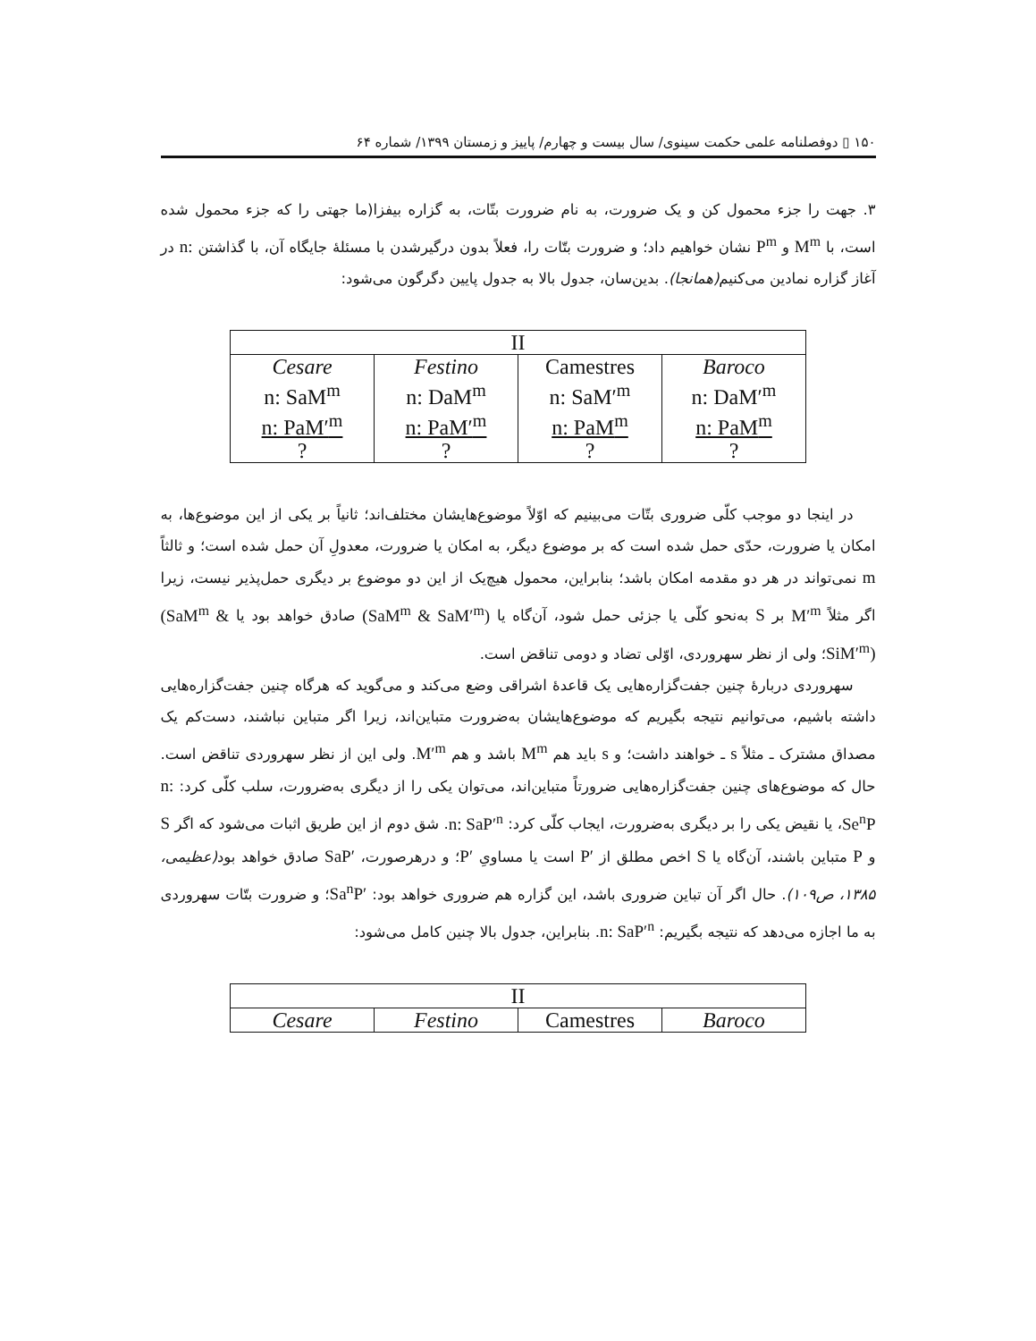۱۵۰ ▯ دوفصلنامه علمی حکمت سینوی/ سال بیست و چهارم/ پاییز و زمستان ۱۳۹۹/ شماره ۶۴
۳. جهت را جزء محمول کن و یک ضرورت، به نام ضرورت بتّات، به گزاره بیفزا(ما جهتی را که جزء محمول شده است، با M<sup>m</sup> و P<sup>m</sup> نشان خواهیم داد؛ و ضرورت بتّات را، فعلاً بدون درگیرشدن با مسئلهٔ جایگاه آن، با گذاشتن n: در آغاز گزاره نمادین می‌کنیم(همانجا). بدین‌سان، جدول بالا به جدول پایین دگرگون می‌شود:
| II | | | |
| Cesare n: SaM<sup>m</sup> n: PaM′<sup>m</sup> ? | Festino n: DaM<sup>m</sup> n: PaM′<sup>m</sup> ? | Camestres n: SaM′<sup>m</sup> n: PaM<sup>m</sup> ? | Baroco n: DaM′<sup>m</sup> n: PaM<sup>m</sup> ? |
در اینجا دو موجب کلّی ضروری بتّات می‌بینیم که اوّلاً موضوع‌هایشان مختلف‌اند؛ ثانیاً بر یکی از این موضوع‌ها، به امکان یا ضرورت، حدّی حمل شده است که بر موضوع دیگر، به امکان یا ضرورت، معدولِ آن حمل شده است؛ و ثالثاً m نمی‌تواند در هر دو مقدمه امکان باشد؛ بنابراین، محمول هیچ‌یک از این دو موضوع بر دیگری حمل‌پذیر نیست، زیرا اگر مثلاً M′<sup>m</sup> بر S به‌نحو کلّی یا جزئی حمل شود، آن‌گاه یا (SaM<sup>m</sup> & SaM′<sup>m</sup>) صادق خواهد بود یا (SaM<sup>m</sup> & SiM′<sup>m</sup>)؛ ولی از نظر سهروردی، اوّلی تضاد و دومی تناقض است.
سهروردی دربارهٔ چنین جفت‌گزاره‌هایی یک قاعدهٔ اشراقی وضع می‌کند و می‌گوید که هرگاه چنین جفت‌گزاره‌هایی داشته باشیم، می‌توانیم نتیجه بگیریم که موضوع‌هایشان به‌ضرورت متباین‌اند، زیرا اگر متباین نباشند، دست‌کم یک مصداق مشترک ـ مثلاً s ـ خواهند داشت؛ و s باید هم M<sup>m</sup> باشد و هم M′<sup>m</sup>. ولی این از نظر سهروردی تناقض است. حال که موضوع‌های چنین جفت‌گزاره‌هایی ضرورتاً متباین‌اند، می‌توان یکی را از دیگری به‌ضرورت، سلب کلّی کرد: n: Se<sup>n</sup>P، یا نقیض یکی را بر دیگری به‌ضرورت، ایجاب کلّی کرد: n: SaP′<sup>n</sup>. شق دوم از این طریق اثبات می‌شود که اگر S و P متباین باشند، آن‌گاه یا S اخص مطلق از P′ است یا مساویِ P′؛ و درهرصورت، SaP′ صادق خواهد بود(عظیمی، ۱۳۸۵، ص۱۰۹). حال اگر آن تباین ضروری باشد، این گزاره هم ضروری خواهد بود: Sa<sup>n</sup>P′؛ و ضرورت بتّات سهروردی به ما اجازه می‌دهد که نتیجه بگیریم: n: SaP′<sup>n</sup>. بنابراین، جدول بالا چنین کامل می‌شود:
| II | | | |
| Cesare | Festino | Camestres | Baroco |